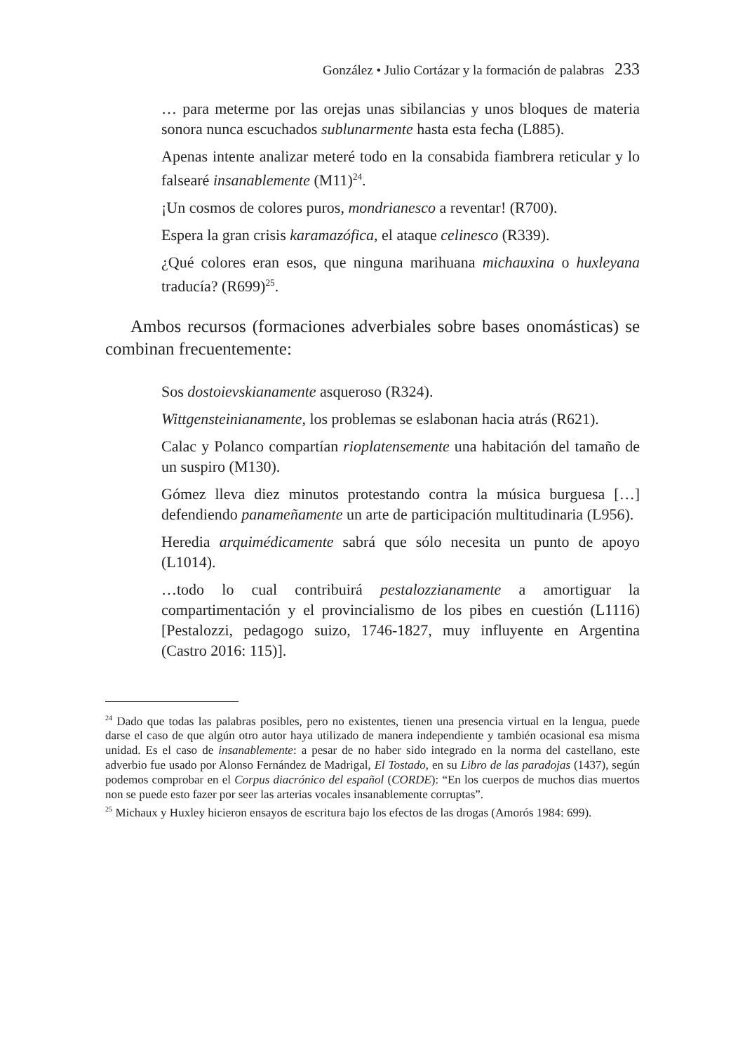González • Julio Cortázar y la formación de palabras 233
… para meterme por las orejas unas sibilancias y unos bloques de materia sonora nunca escuchados sublunarmente hasta esta fecha (L885).
Apenas intente analizar meteré todo en la consabida fiambrera reticular y lo falsearé insanablemente (M11)<sup>24</sup>.
¡Un cosmos de colores puros, mondrianesco a reventar! (R700).
Espera la gran crisis karamazófica, el ataque celinesco (R339).
¿Qué colores eran esos, que ninguna marihuana michauxina o huxleyana traducía? (R699)<sup>25</sup>.
Ambos recursos (formaciones adverbiales sobre bases onomásticas) se combinan frecuentemente:
Sos dostoievskianamente asqueroso (R324).
Wittgensteinianamente, los problemas se eslabonan hacia atrás (R621).
Calac y Polanco compartían rioplatensemente una habitación del tamaño de un suspiro (M130).
Gómez lleva diez minutos protestando contra la música burguesa […] defendiendo panameñamente un arte de participación multitudinaria (L956).
Heredia arquimédicamente sabrá que sólo necesita un punto de apoyo (L1014).
…todo lo cual contribuirá pestalozzianamente a amortiguar la compartimentación y el provincialismo de los pibes en cuestión (L1116) [Pestalozzi, pedagogo suizo, 1746-1827, muy influyente en Argentina (Castro 2016: 115)].
<sup>24</sup> Dado que todas las palabras posibles, pero no existentes, tienen una presencia virtual en la lengua, puede darse el caso de que algún otro autor haya utilizado de manera independiente y también ocasional esa misma unidad. Es el caso de insanablemente: a pesar de no haber sido integrado en la norma del castellano, este adverbio fue usado por Alonso Fernández de Madrigal, El Tostado, en su Libro de las paradojas (1437), según podemos comprobar en el Corpus diacrónico del español (CORDE): “En los cuerpos de muchos dias muertos non se puede esto fazer por seer las arterias vocales insanablemente corruptas”.
<sup>25</sup> Michaux y Huxley hicieron ensayos de escritura bajo los efectos de las drogas (Amorós 1984: 699).